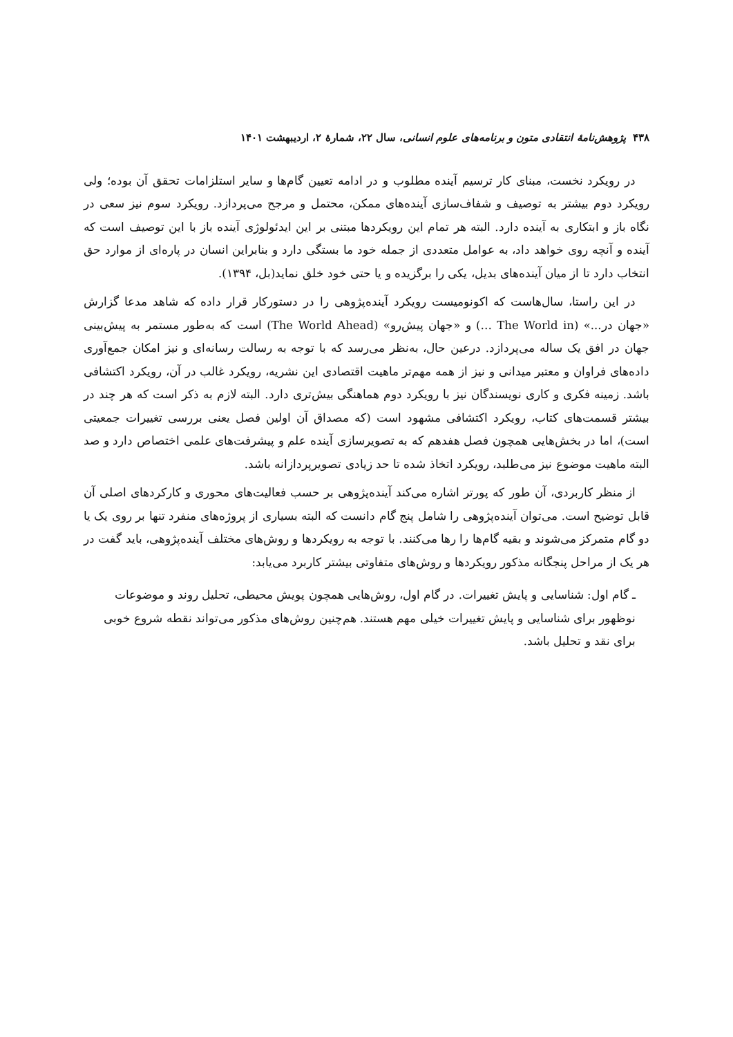۴۳۸ پژوهش‌نامهٔ انتقادی متون و برنامه‌های علوم انسانی، سال ۲۲، شمارهٔ ۲، اردیبهشت ۱۴۰۱
در رویکرد نخست، مبنای کار ترسیم آینده مطلوب و در ادامه تعیین گام‌ها و سایر استلزامات تحقق آن بوده؛ ولی رویکرد دوم بیشتر به توصیف و شفاف‌سازی آینده‌های ممکن، محتمل و مرجح می‌پردازد. رویکرد سوم نیز سعی در نگاه باز و ابتکاری به آینده دارد. البته هر تمام این رویکردها مبتنی بر این ایدئولوژی آینده باز با این توصیف است که آینده و آنچه روی خواهد داد، به عوامل متعددی از جمله خود ما بستگی دارد و بنابراین انسان در پاره‌ای از موارد حق انتخاب دارد تا از میان آینده‌های بدیل، یکی را برگزیده و یا حتی خود خلق نماید(بل، ۱۳۹۴).
در این راستا، سال‌هاست که اکونومیست رویکرد آینده‌پژوهی را در دستورکار قرار داده که شاهد مدعا گزارش «جهان در...» (The World in …) و «جهان پیش‌رو» (The World Ahead) است که به‌طور مستمر به پیش‌بینی جهان در افق یک ساله می‌پردازد. درعین حال، به‌نظر می‌رسد که با توجه به رسالت رسانه‌ای و نیز امکان جمع‌آوری داده‌های فراوان و معتبر میدانی و نیز از همه مهم‌تر ماهیت اقتصادی این نشریه، رویکرد غالب در آن، رویکرد اکتشافی باشد. زمینه فکری و کاری نویسندگان نیز با رویکرد دوم هماهنگی بیش‌تری دارد. البته لازم به ذکر است که هر چند در بیشتر قسمت‌های کتاب، رویکرد اکتشافی مشهود است (که مصداق آن اولین فصل یعنی بررسی تغییرات جمعیتی است)، اما در بخش‌هایی همچون فصل هفدهم که به تصویرسازی آینده علم و پیشرفت‌های علمی اختصاص دارد و صد البته ماهیت موضوع نیز می‌طلبد، رویکرد اتخاذ شده تا حد زیادی تصویرپردازانه باشد.
از منظر کاربردی، آن طور که پورتر اشاره می‌کند آینده‌پژوهی بر حسب فعالیت‌های محوری و کارکردهای اصلی آن قابل توضیح است. می‌توان آینده‌پژوهی را شامل پنج گام دانست که البته بسیاری از پروژه‌های منفرد تنها بر روی یک یا دو گام متمرکز می‌شوند و بقیه گام‌ها را رها می‌کنند. با توجه به رویکردها و روش‌های مختلف آینده‌پژوهی، باید گفت در هر یک از مراحل پنجگانه مذکور رویکردها و روش‌های متفاوتی بیشتر کاربرد می‌یابد:
ـ گام اول: شناسایی و پایش تغییرات. در گام اول، روش‌هایی همچون پویش محیطی، تحلیل روند و موضوعات نوظهور برای شناسایی و پایش تغییرات خیلی مهم هستند. هم‌چنین روش‌های مذکور می‌تواند نقطه شروع خوبی برای نقد و تحلیل باشد.